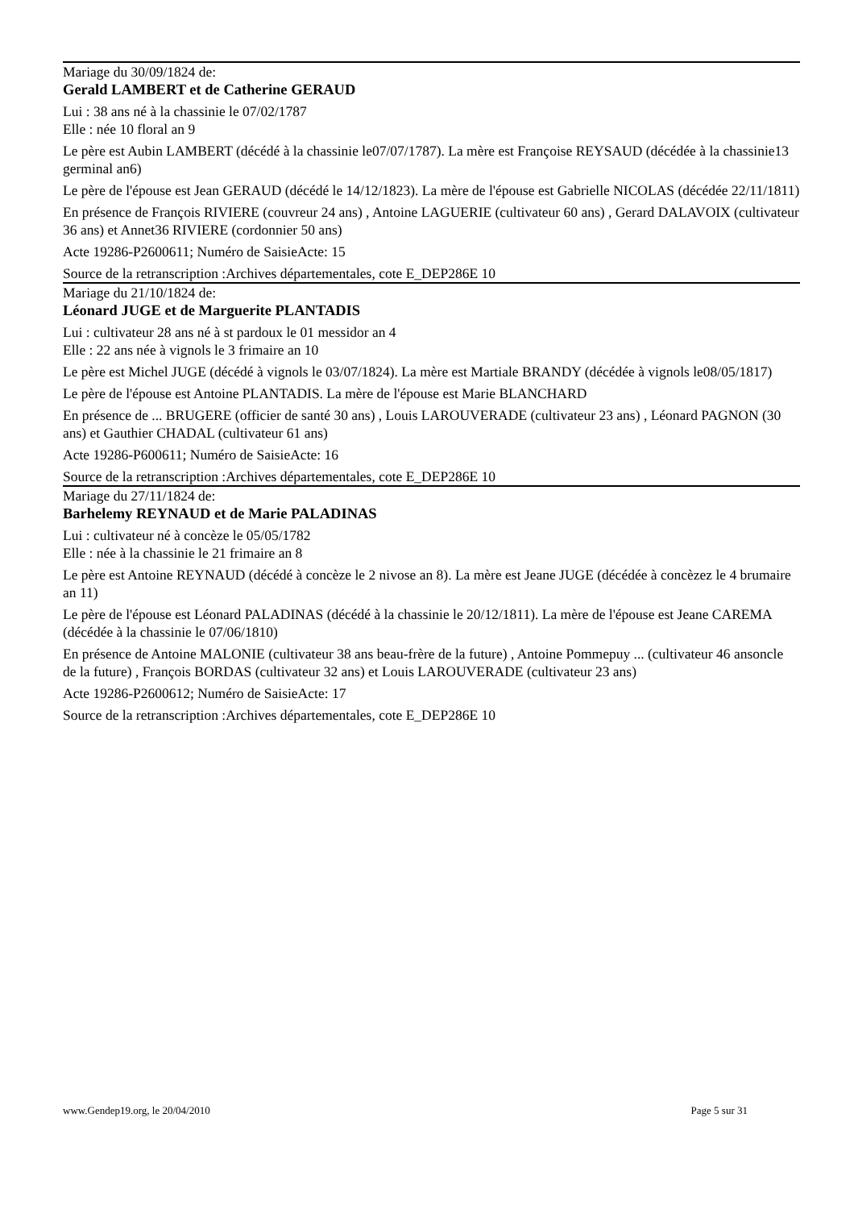Mariage du 30/09/1824 de:
Gerald LAMBERT et de Catherine GERAUD
Lui : 38 ans né à la chassinie le 07/02/1787
Elle : née 10 floral an 9
Le père est Aubin LAMBERT (décédé à la chassinie le07/07/1787). La mère est Françoise REYSAUD (décédée à la chassinie13 germinal an6)
Le père de l'épouse est Jean GERAUD (décédé le 14/12/1823). La mère de l'épouse est Gabrielle NICOLAS (décédée 22/11/1811)
En présence de François RIVIERE (couvreur 24 ans) , Antoine LAGUERIE (cultivateur 60 ans) , Gerard DALAVOIX (cultivateur 36 ans) et Annet36 RIVIERE (cordonnier 50 ans)
Acte 19286-P2600611; Numéro de SaisieActe: 15
Source de la retranscription :Archives départementales, cote E_DEP286E 10
Mariage du 21/10/1824 de:
Léonard JUGE et de Marguerite PLANTADIS
Lui : cultivateur 28 ans né à st pardoux le 01 messidor an 4
Elle : 22 ans née à vignols le 3 frimaire an 10
Le père est Michel JUGE (décédé à vignols le 03/07/1824). La mère est Martiale BRANDY (décédée à vignols le08/05/1817)
Le père de l'épouse est Antoine PLANTADIS. La mère de l'épouse est Marie BLANCHARD
En présence de ... BRUGERE (officier de santé 30 ans) , Louis LAROUVERADE (cultivateur 23 ans) , Léonard PAGNON (30 ans) et Gauthier CHADAL (cultivateur 61 ans)
Acte 19286-P600611; Numéro de SaisieActe: 16
Source de la retranscription :Archives départementales, cote E_DEP286E 10
Mariage du 27/11/1824 de:
Barhelemy REYNAUD et de Marie PALADINAS
Lui : cultivateur né à concèze le 05/05/1782
Elle : née à la chassinie le 21 frimaire an 8
Le père est Antoine REYNAUD (décédé à concèze le 2 nivose an 8). La mère est Jeane JUGE (décédée à concèzez le 4 brumaire an 11)
Le père de l'épouse est Léonard PALADINAS (décédé à la chassinie le 20/12/1811). La mère de l'épouse est Jeane CAREMA (décédée à la chassinie le 07/06/1810)
En présence de Antoine MALONIE (cultivateur 38 ans beau-frère de la future) , Antoine Pommepuy ... (cultivateur 46 ansoncle de la future) , François BORDAS (cultivateur 32 ans) et Louis LAROUVERADE (cultivateur 23 ans)
Acte 19286-P2600612; Numéro de SaisieActe: 17
Source de la retranscription :Archives départementales, cote E_DEP286E 10
www.Gendep19.org, le 20/04/2010 Page 5 sur 31